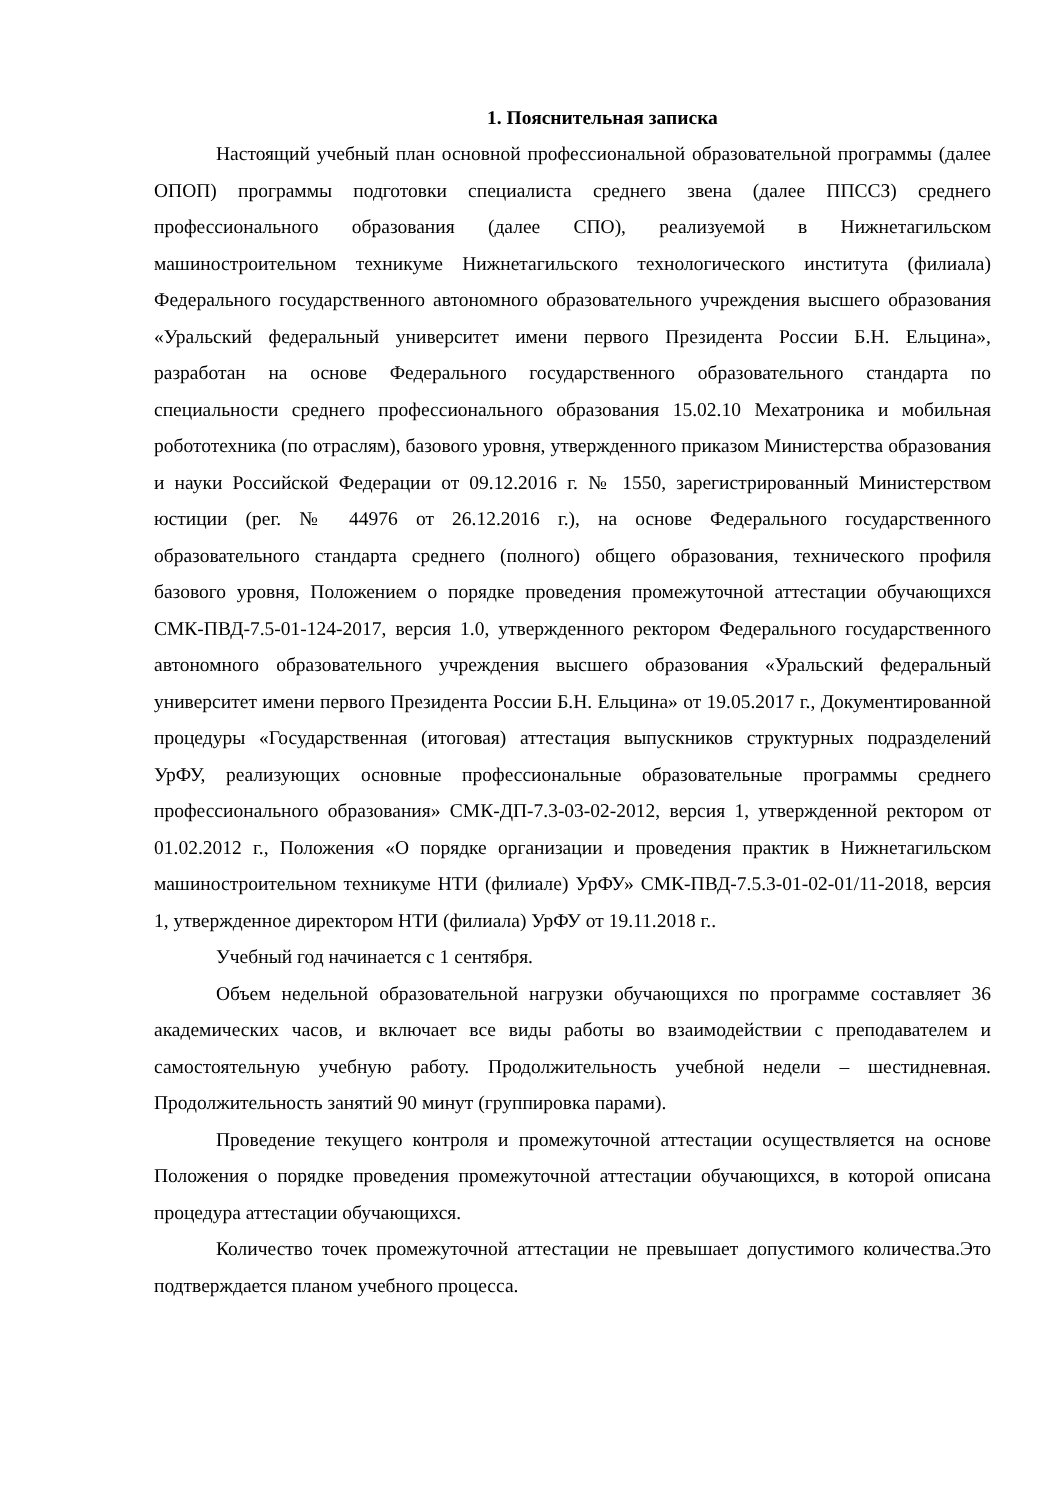1. Пояснительная записка
Настоящий учебный план основной профессиональной образовательной программы (далее ОПОП) программы подготовки специалиста среднего звена (далее ППССЗ) среднего профессионального образования (далее СПО), реализуемой в Нижнетагильском машиностроительном техникуме Нижнетагильского технологического института (филиала) Федерального государственного автономного образовательного учреждения высшего образования «Уральский федеральный университет имени первого Президента России Б.Н. Ельцина», разработан на основе Федерального государственного образовательного стандарта по специальности среднего профессионального образования 15.02.10 Мехатроника и мобильная робототехника (по отраслям), базового уровня, утвержденного приказом Министерства образования и науки Российской Федерации от 09.12.2016 г. № 1550, зарегистрированный Министерством юстиции (рег. № 44976 от 26.12.2016 г.), на основе Федерального государственного образовательного стандарта среднего (полного) общего образования, технического профиля базового уровня, Положением о порядке проведения промежуточной аттестации обучающихся СМК-ПВД-7.5-01-124-2017, версия 1.0, утвержденного ректором Федерального государственного автономного образовательного учреждения высшего образования «Уральский федеральный университет имени первого Президента России Б.Н. Ельцина» от 19.05.2017 г., Документированной процедуры «Государственная (итоговая) аттестация выпускников структурных подразделений УрФУ, реализующих основные профессиональные образовательные программы среднего профессионального образования» СМК-ДП-7.3-03-02-2012, версия 1, утвержденной ректором от 01.02.2012 г., Положения «О порядке организации и проведения практик в Нижнетагильском машиностроительном техникуме НТИ (филиале) УрФУ» СМК-ПВД-7.5.3-01-02-01/11-2018, версия 1, утвержденное директором НТИ (филиала) УрФУ от 19.11.2018 г..
Учебный год начинается с 1 сентября.
Объем недельной образовательной нагрузки обучающихся по программе составляет 36 академических часов, и включает все виды работы во взаимодействии с преподавателем и самостоятельную учебную работу. Продолжительность учебной недели – шестидневная. Продолжительность занятий 90 минут (группировка парами).
Проведение текущего контроля и промежуточной аттестации осуществляется на основе Положения о порядке проведения промежуточной аттестации обучающихся, в которой описана процедура аттестации обучающихся.
Количество точек промежуточной аттестации не превышает допустимого количества.Это подтверждается планом учебного процесса.